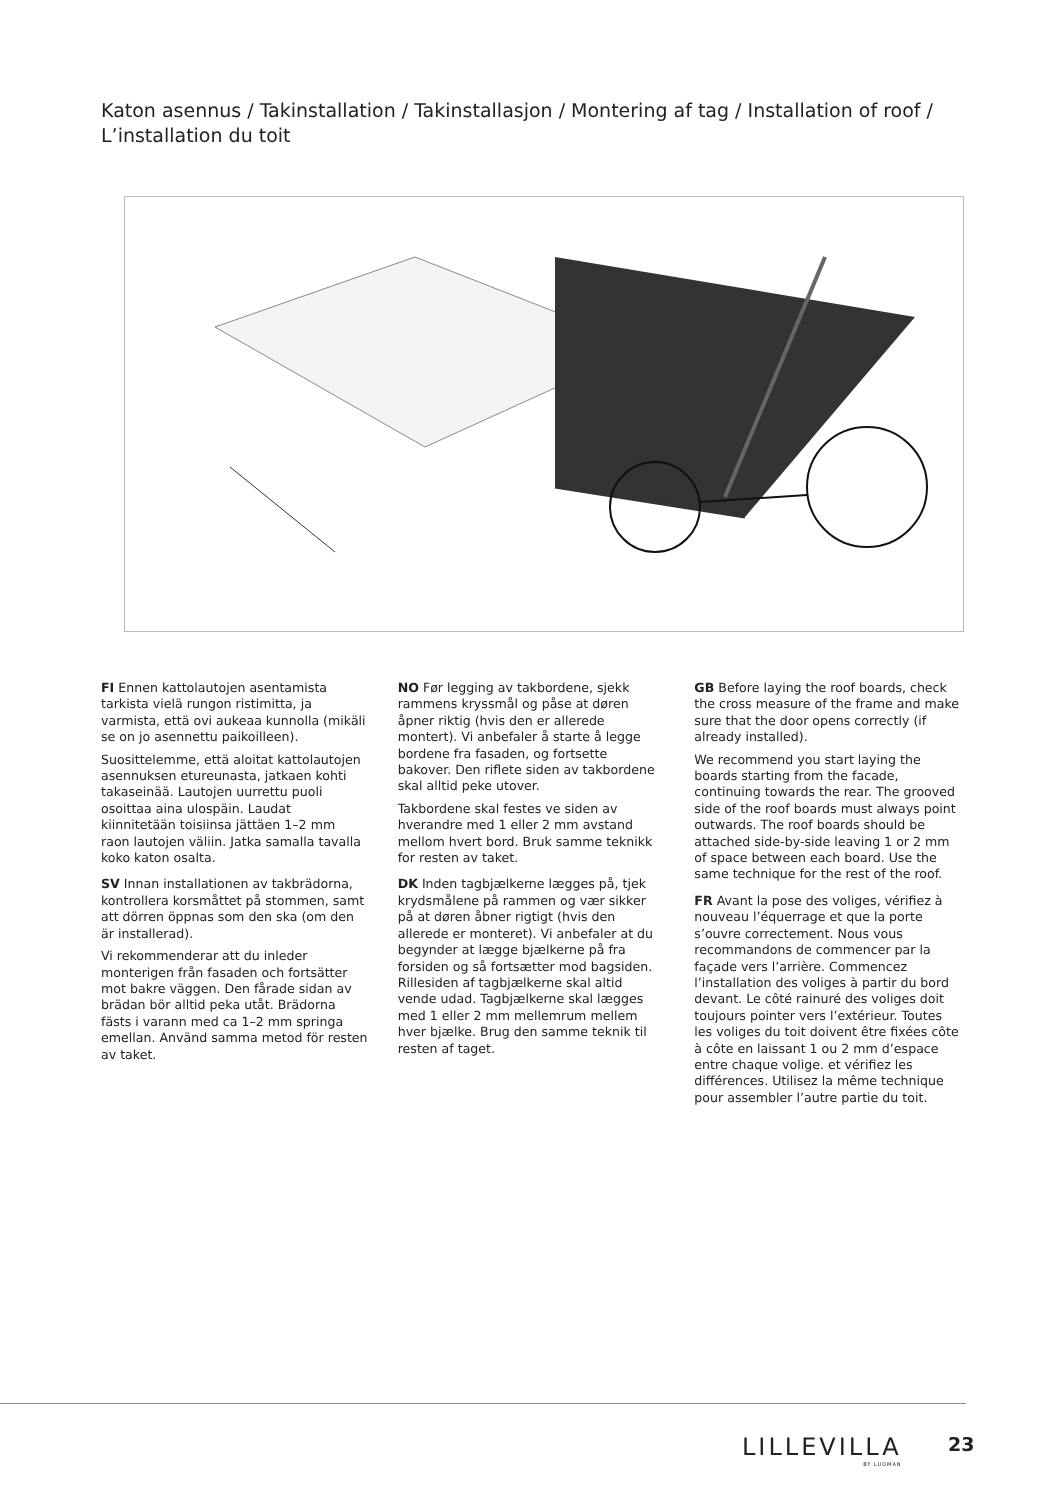Katon asennus / Takinstallation / Takinstallasjon / Montering af tag / Installation of roof / L’installation du toit
FI Ennen kattolautojen asentamista tarkista vielä rungon ristimitta, ja varmista, että ovi aukeaa kunnolla (mikäli se on jo asennettu paikoilleen).
Suosittelemme, että aloitat kattolautojen asennuksen etureunasta, jatkaen kohti takaseinää. Lautojen uurrettu puoli osoittaa aina ulospäin. Laudat kiinnitetään toisiinsa jättäen 1–2 mm raon lautojen väliin. Jatka samalla tavalla koko katon osalta.
SV Innan installationen av takbrädorna, kontrollera korsmåttet på stommen, samt att dörren öppnas som den ska (om den är installerad).
Vi rekommenderar att du inleder monterigen från fasaden och fortsätter mot bakre väggen. Den fårade sidan av brädan bör alltid peka utåt. Brädorna fästs i varann med ca 1–2 mm springa emellan. Använd samma metod för resten av taket.
NO Før legging av takbordene, sjekk rammens kryssmål og påse at døren åpner riktig (hvis den er allerede montert). Vi anbefaler å starte å legge bordene fra fasaden, og fortsette bakover. Den riflete siden av takbordene skal alltid peke utover.
Takbordene skal festes ve siden av hverandre med 1 eller 2 mm avstand mellom hvert bord. Bruk samme teknikk for resten av taket.
DK Inden tagbjælkerne lægges på, tjek krydsmålene på rammen og vær sikker på at døren åbner rigtigt (hvis den allerede er monteret). Vi anbefaler at du begynder at lægge bjælkerne på fra forsiden og så fortsætter mod bagsiden. Rillesiden af tagbjælkerne skal altid vende udad. Tagbjælkerne skal lægges med 1 eller 2 mm mellemrum mellem hver bjælke. Brug den samme teknik til resten af taget.
GB Before laying the roof boards, check the cross measure of the frame and make sure that the door opens correctly (if already installed).
We recommend you start laying the boards starting from the facade, continuing towards the rear. The grooved side of the roof boards must always point outwards. The roof boards should be attached side-by-side leaving 1 or 2 mm of space between each board. Use the same technique for the rest of the roof.
FR Avant la pose des voliges, vérifiez à nouveau l’équerrage et que la porte s’ouvre correctement. Nous vous recommandons de commencer par la façade vers l’arrière. Commencez l’installation des voliges à partir du bord devant. Le côté rainuré des voliges doit toujours pointer vers l’extérieur. Toutes les voliges du toit doivent être fixées côte à côte en laissant 1 ou 2 mm d’espace entre chaque volige. et vérifiez les différences. Utilisez la même technique pour assembler l’autre partie du toit.
LILLEVILLA
BY LUOMAN
23